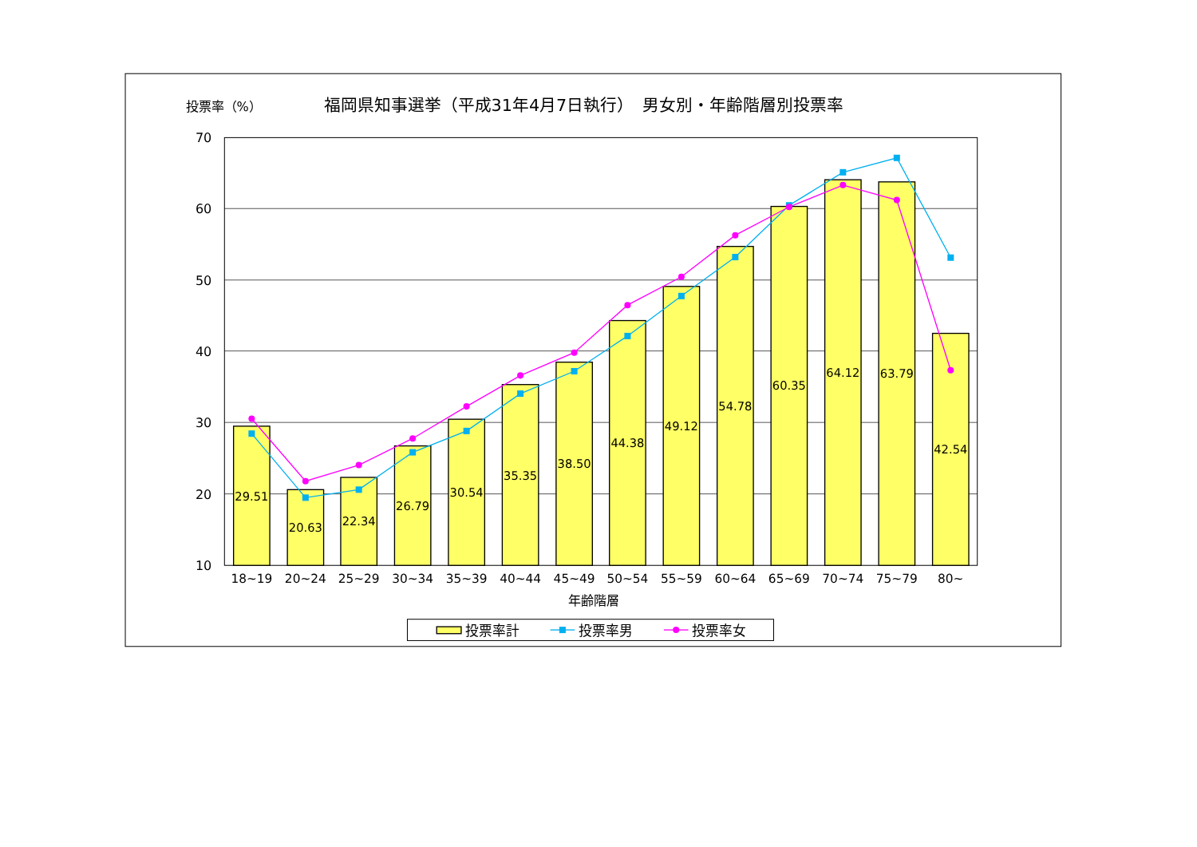投票率（%）
福岡県知事選挙（平成31年4月7日執行）　男女別・年齢階層別投票率
70
60
50
40
30
20
10
29.51
20.63
22.34
26.79
30.54
35.35
38.50
44.38
49.12
54.78
60.35
64.12
63.79
42.54
18~19
20~24
25~29
30~34
35~39
40~44
45~49
50~54
55~59
60~64
65~69
70~74
75~79
80~
年齢階層
投票率計
投票率男
投票率女